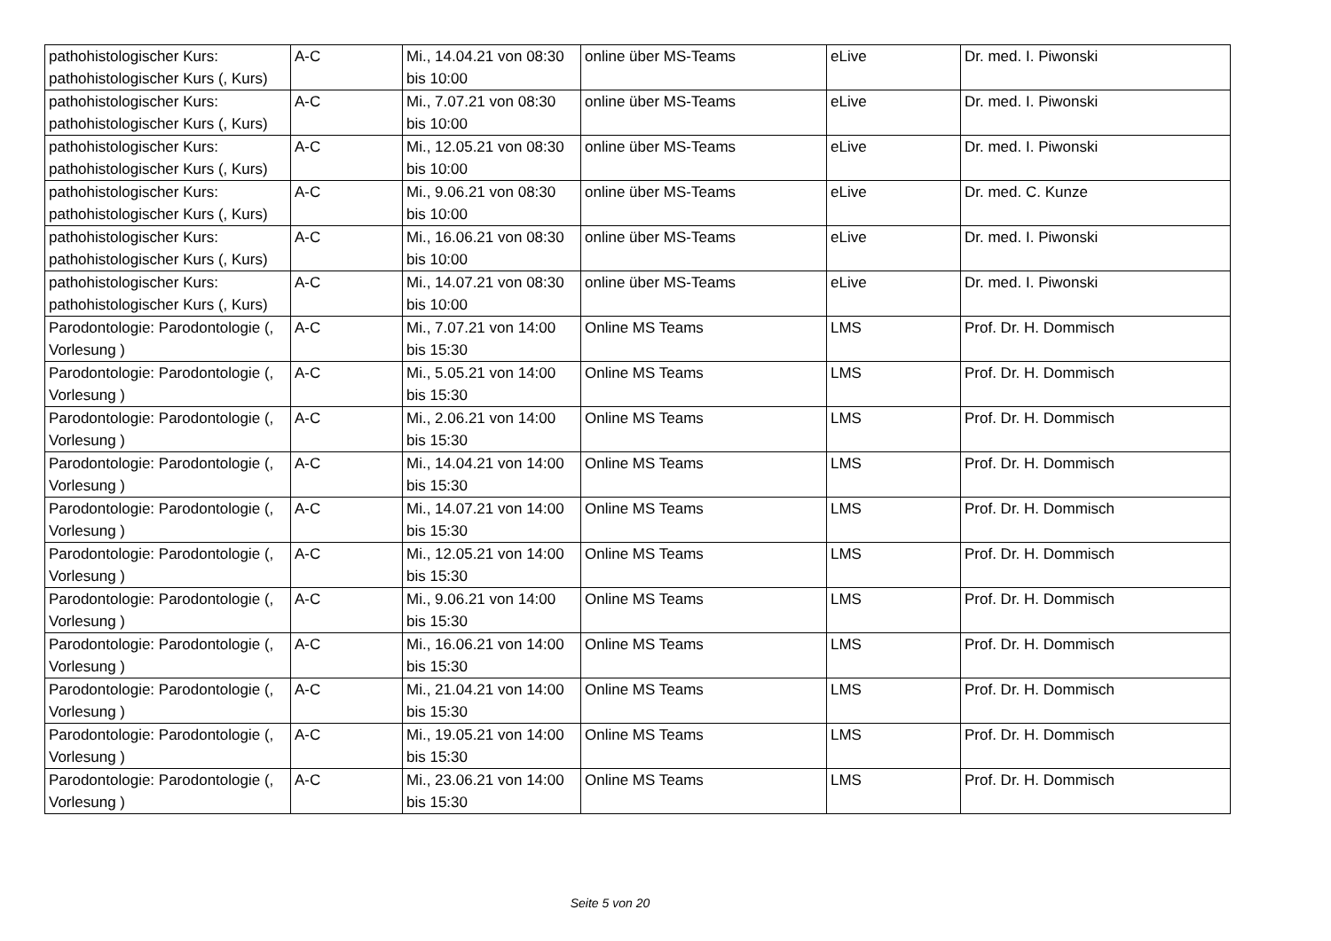| pathohistologischer Kurs: pathohistologischer Kurs (, Kurs) | A-C | Mi., 14.04.21 von 08:30 bis 10:00 | online über MS-Teams | eLive | Dr. med. I. Piwonski |
| pathohistologischer Kurs: pathohistologischer Kurs (, Kurs) | A-C | Mi., 7.07.21 von 08:30 bis 10:00 | online über MS-Teams | eLive | Dr. med. I. Piwonski |
| pathohistologischer Kurs: pathohistologischer Kurs (, Kurs) | A-C | Mi., 12.05.21 von 08:30 bis 10:00 | online über MS-Teams | eLive | Dr. med. I. Piwonski |
| pathohistologischer Kurs: pathohistologischer Kurs (, Kurs) | A-C | Mi., 9.06.21 von 08:30 bis 10:00 | online über MS-Teams | eLive | Dr. med. C. Kunze |
| pathohistologischer Kurs: pathohistologischer Kurs (, Kurs) | A-C | Mi., 16.06.21 von 08:30 bis 10:00 | online über MS-Teams | eLive | Dr. med. I. Piwonski |
| pathohistologischer Kurs: pathohistologischer Kurs (, Kurs) | A-C | Mi., 14.07.21 von 08:30 bis 10:00 | online über MS-Teams | eLive | Dr. med. I. Piwonski |
| Parodontologie: Parodontologie (, Vorlesung ) | A-C | Mi., 7.07.21 von 14:00 bis 15:30 | Online MS Teams | LMS | Prof. Dr. H. Dommisch |
| Parodontologie: Parodontologie (, Vorlesung ) | A-C | Mi., 5.05.21 von 14:00 bis 15:30 | Online MS Teams | LMS | Prof. Dr. H. Dommisch |
| Parodontologie: Parodontologie (, Vorlesung ) | A-C | Mi., 2.06.21 von 14:00 bis 15:30 | Online MS Teams | LMS | Prof. Dr. H. Dommisch |
| Parodontologie: Parodontologie (, Vorlesung ) | A-C | Mi., 14.04.21 von 14:00 bis 15:30 | Online MS Teams | LMS | Prof. Dr. H. Dommisch |
| Parodontologie: Parodontologie (, Vorlesung ) | A-C | Mi., 14.07.21 von 14:00 bis 15:30 | Online MS Teams | LMS | Prof. Dr. H. Dommisch |
| Parodontologie: Parodontologie (, Vorlesung ) | A-C | Mi., 12.05.21 von 14:00 bis 15:30 | Online MS Teams | LMS | Prof. Dr. H. Dommisch |
| Parodontologie: Parodontologie (, Vorlesung ) | A-C | Mi., 9.06.21 von 14:00 bis 15:30 | Online MS Teams | LMS | Prof. Dr. H. Dommisch |
| Parodontologie: Parodontologie (, Vorlesung ) | A-C | Mi., 16.06.21 von 14:00 bis 15:30 | Online MS Teams | LMS | Prof. Dr. H. Dommisch |
| Parodontologie: Parodontologie (, Vorlesung ) | A-C | Mi., 21.04.21 von 14:00 bis 15:30 | Online MS Teams | LMS | Prof. Dr. H. Dommisch |
| Parodontologie: Parodontologie (, Vorlesung ) | A-C | Mi., 19.05.21 von 14:00 bis 15:30 | Online MS Teams | LMS | Prof. Dr. H. Dommisch |
| Parodontologie: Parodontologie (, Vorlesung ) | A-C | Mi., 23.06.21 von 14:00 bis 15:30 | Online MS Teams | LMS | Prof. Dr. H. Dommisch |
Seite 5 von 20